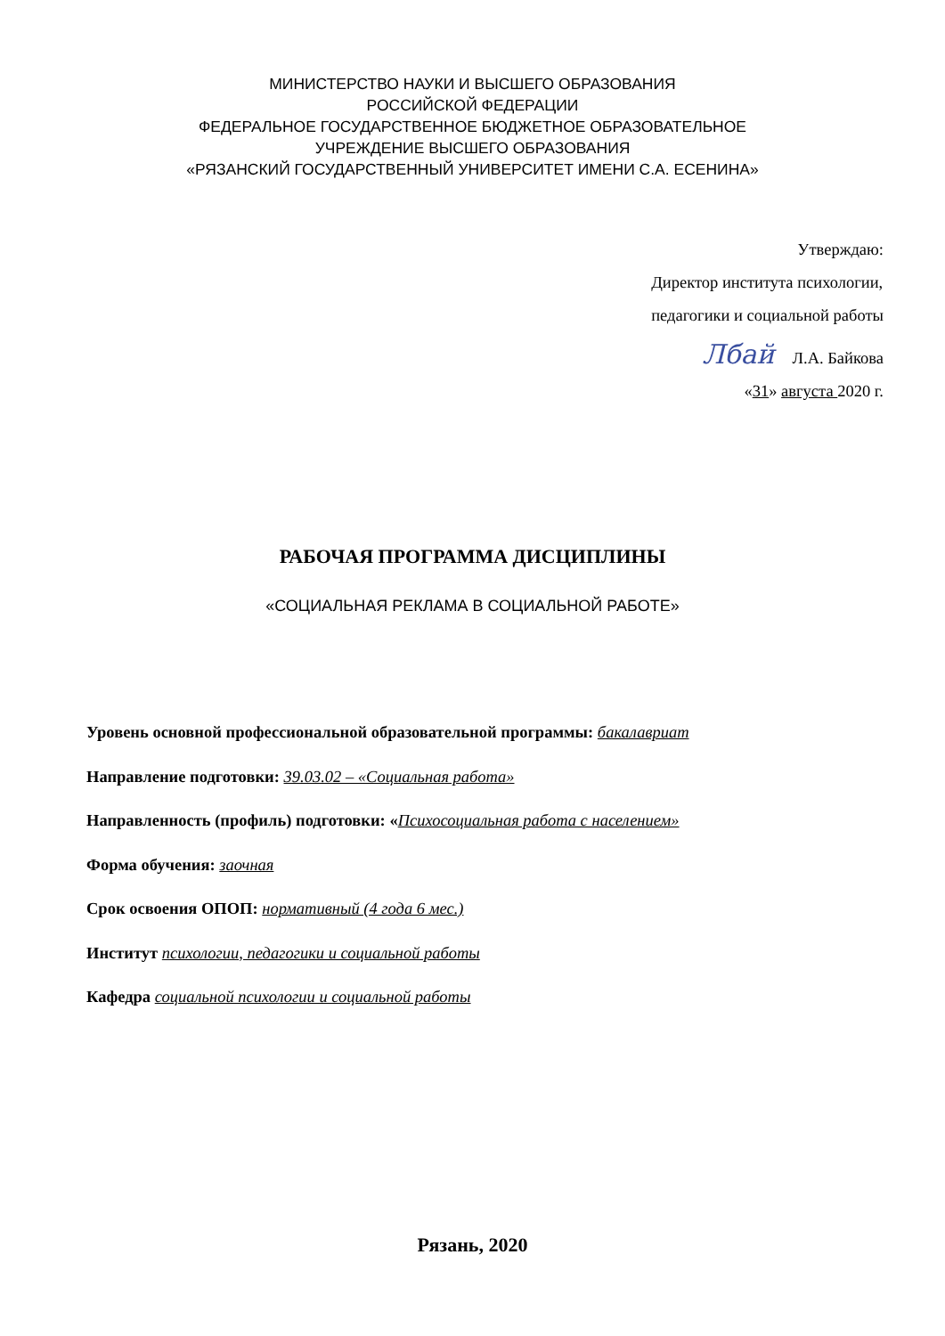МИНИСТЕРСТВО НАУКИ И ВЫСШЕГО ОБРАЗОВАНИЯ
РОССИЙСКОЙ ФЕДЕРАЦИИ
ФЕДЕРАЛЬНОЕ ГОСУДАРСТВЕННОЕ БЮДЖЕТНОЕ ОБРАЗОВАТЕЛЬНОЕ
УЧРЕЖДЕНИЕ ВЫСШЕГО ОБРАЗОВАНИЯ
«РЯЗАНСКИЙ ГОСУДАРСТВЕННЫЙ УНИВЕРСИТЕТ ИМЕНИ С.А. ЕСЕНИНА»
Утверждаю:
Директор института психологии,
педагогики и социальной работы
Лбай Л.А. Байкова
«31» августа 2020 г.
РАБОЧАЯ ПРОГРАММА ДИСЦИПЛИНЫ
«СОЦИАЛЬНАЯ РЕКЛАМА В СОЦИАЛЬНОЙ РАБОТЕ»
Уровень основной профессиональной образовательной программы: бакалавриат
Направление подготовки: 39.03.02 – «Социальная работа»
Направленность (профиль) подготовки: «Психосоциальная работа с населением»
Форма обучения: заочная
Срок освоения ОПОП: нормативный (4 года 6 мес.)
Институт психологии, педагогики и социальной работы
Кафедра социальной психологии и социальной работы
Рязань, 2020